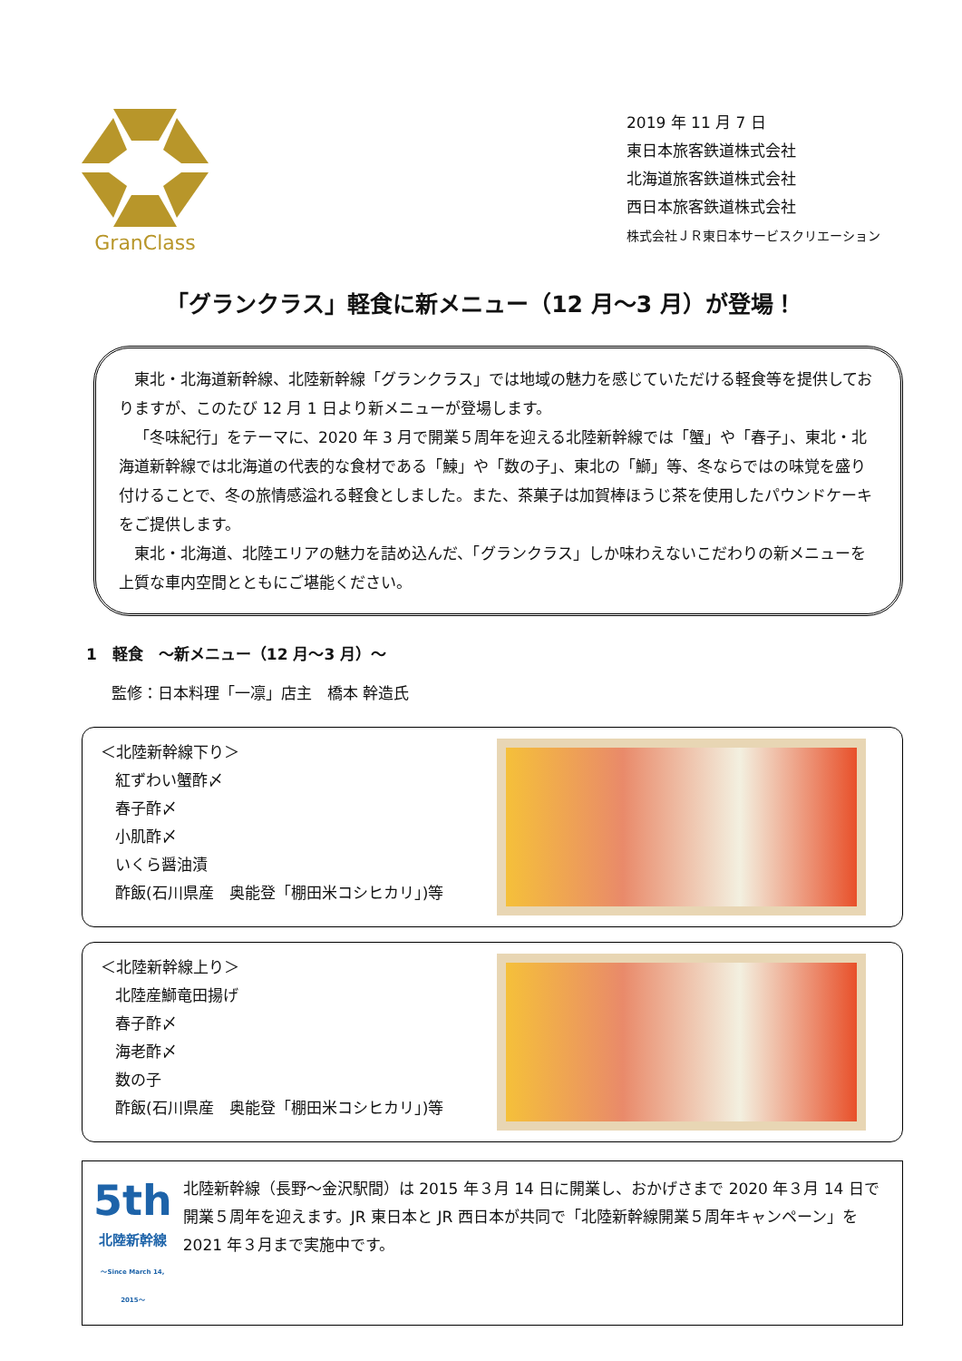GranClass
2019 年 11 月 7 日
東日本旅客鉄道株式会社
北海道旅客鉄道株式会社
西日本旅客鉄道株式会社
株式会社ＪＲ東日本サービスクリエーション
「グランクラス」軽食に新メニュー（12 月～3 月）が登場！
東北・北海道新幹線、北陸新幹線「グランクラス」では地域の魅力を感じていただける軽食等を提供しておりますが、このたび 12 月 1 日より新メニューが登場します。
「冬味紀行」をテーマに、2020 年 3 月で開業５周年を迎える北陸新幹線では「蟹」や「春子」、東北・北海道新幹線では北海道の代表的な食材である「鰊」や「数の子」、東北の「鰤」等、冬ならではの味覚を盛り付けることで、冬の旅情感溢れる軽食としました。また、茶菓子は加賀棒ほうじ茶を使用したパウンドケーキをご提供します。
東北・北海道、北陸エリアの魅力を詰め込んだ、「グランクラス」しか味わえないこだわりの新メニューを上質な車内空間とともにご堪能ください。
1　軽食　～新メニュー（12 月～3 月）～
監修：日本料理「一凛」店主　橋本 幹造氏
＜北陸新幹線下り＞
紅ずわい蟹酢〆
春子酢〆
小肌酢〆
いくら醤油漬
酢飯(石川県産　奥能登「棚田米コシヒカリ」)等
＜北陸新幹線上り＞
北陸産鰤竜田揚げ
春子酢〆
海老酢〆
数の子
酢飯(石川県産　奥能登「棚田米コシヒカリ」)等
5th
北陸新幹線
～Since March 14, 2015～
北陸新幹線（長野～金沢駅間）は 2015 年３月 14 日に開業し、おかげさまで 2020 年３月 14 日で開業５周年を迎えます。JR 東日本と JR 西日本が共同で「北陸新幹線開業５周年キャンペーン」を 2021 年３月まで実施中です。